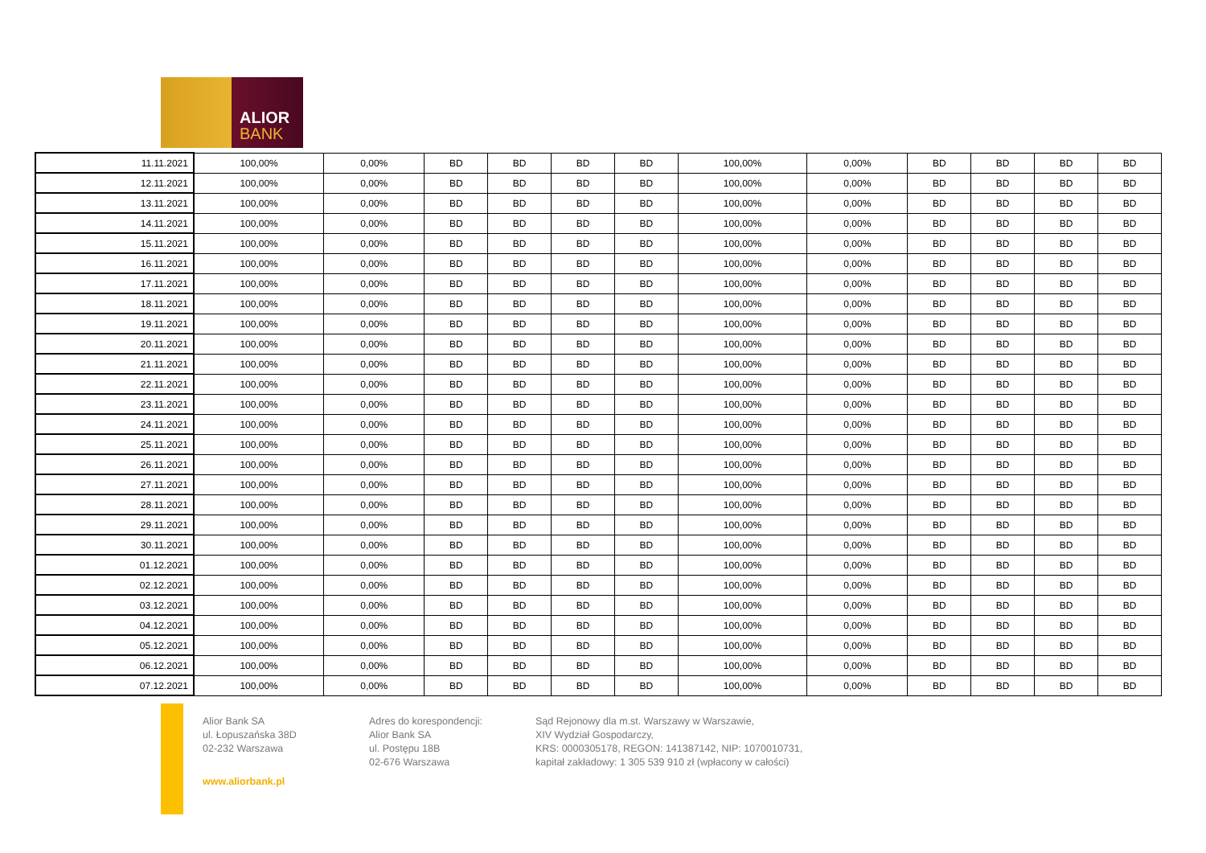ALIOR
BANK
| 11.11.2021 | 100,00% | 0,00% | BD | BD | BD | BD | 100,00% | 0,00% | BD | BD | BD | BD |
| 12.11.2021 | 100,00% | 0,00% | BD | BD | BD | BD | 100,00% | 0,00% | BD | BD | BD | BD |
| 13.11.2021 | 100,00% | 0,00% | BD | BD | BD | BD | 100,00% | 0,00% | BD | BD | BD | BD |
| 14.11.2021 | 100,00% | 0,00% | BD | BD | BD | BD | 100,00% | 0,00% | BD | BD | BD | BD |
| 15.11.2021 | 100,00% | 0,00% | BD | BD | BD | BD | 100,00% | 0,00% | BD | BD | BD | BD |
| 16.11.2021 | 100,00% | 0,00% | BD | BD | BD | BD | 100,00% | 0,00% | BD | BD | BD | BD |
| 17.11.2021 | 100,00% | 0,00% | BD | BD | BD | BD | 100,00% | 0,00% | BD | BD | BD | BD |
| 18.11.2021 | 100,00% | 0,00% | BD | BD | BD | BD | 100,00% | 0,00% | BD | BD | BD | BD |
| 19.11.2021 | 100,00% | 0,00% | BD | BD | BD | BD | 100,00% | 0,00% | BD | BD | BD | BD |
| 20.11.2021 | 100,00% | 0,00% | BD | BD | BD | BD | 100,00% | 0,00% | BD | BD | BD | BD |
| 21.11.2021 | 100,00% | 0,00% | BD | BD | BD | BD | 100,00% | 0,00% | BD | BD | BD | BD |
| 22.11.2021 | 100,00% | 0,00% | BD | BD | BD | BD | 100,00% | 0,00% | BD | BD | BD | BD |
| 23.11.2021 | 100,00% | 0,00% | BD | BD | BD | BD | 100,00% | 0,00% | BD | BD | BD | BD |
| 24.11.2021 | 100,00% | 0,00% | BD | BD | BD | BD | 100,00% | 0,00% | BD | BD | BD | BD |
| 25.11.2021 | 100,00% | 0,00% | BD | BD | BD | BD | 100,00% | 0,00% | BD | BD | BD | BD |
| 26.11.2021 | 100,00% | 0,00% | BD | BD | BD | BD | 100,00% | 0,00% | BD | BD | BD | BD |
| 27.11.2021 | 100,00% | 0,00% | BD | BD | BD | BD | 100,00% | 0,00% | BD | BD | BD | BD |
| 28.11.2021 | 100,00% | 0,00% | BD | BD | BD | BD | 100,00% | 0,00% | BD | BD | BD | BD |
| 29.11.2021 | 100,00% | 0,00% | BD | BD | BD | BD | 100,00% | 0,00% | BD | BD | BD | BD |
| 30.11.2021 | 100,00% | 0,00% | BD | BD | BD | BD | 100,00% | 0,00% | BD | BD | BD | BD |
| 01.12.2021 | 100,00% | 0,00% | BD | BD | BD | BD | 100,00% | 0,00% | BD | BD | BD | BD |
| 02.12.2021 | 100,00% | 0,00% | BD | BD | BD | BD | 100,00% | 0,00% | BD | BD | BD | BD |
| 03.12.2021 | 100,00% | 0,00% | BD | BD | BD | BD | 100,00% | 0,00% | BD | BD | BD | BD |
| 04.12.2021 | 100,00% | 0,00% | BD | BD | BD | BD | 100,00% | 0,00% | BD | BD | BD | BD |
| 05.12.2021 | 100,00% | 0,00% | BD | BD | BD | BD | 100,00% | 0,00% | BD | BD | BD | BD |
| 06.12.2021 | 100,00% | 0,00% | BD | BD | BD | BD | 100,00% | 0,00% | BD | BD | BD | BD |
| 07.12.2021 | 100,00% | 0,00% | BD | BD | BD | BD | 100,00% | 0,00% | BD | BD | BD | BD |
Alior Bank SA
ul. Łopuszańska 38D
02-232 Warszawa
www.aliorbank.pl
Adres do korespondencji:
Alior Bank SA
ul. Postępu 18B
02-676 Warszawa
Sąd Rejonowy dla m.st. Warszawy w Warszawie,
XIV Wydział Gospodarczy,
KRS: 0000305178, REGON: 141387142, NIP: 1070010731,
kapitał zakładowy: 1 305 539 910 zł (wpłacony w całości)